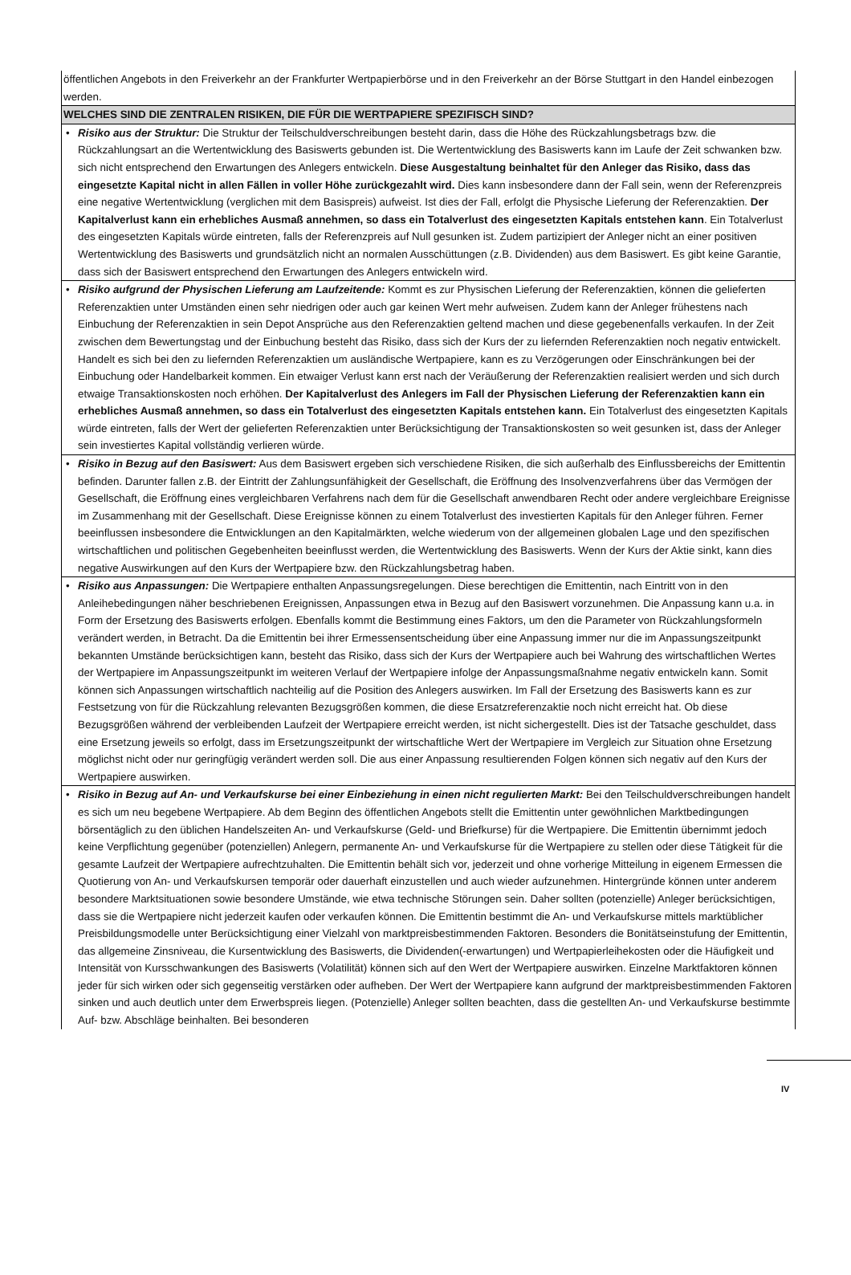öffentlichen Angebots in den Freiverkehr an der Frankfurter Wertpapierbörse und in den Freiverkehr an der Börse Stuttgart in den Handel einbezogen werden.
WELCHES SIND DIE ZENTRALEN RISIKEN, DIE FÜR DIE WERTPAPIERE SPEZIFISCH SIND?
• Risiko aus der Struktur: Die Struktur der Teilschuldverschreibungen besteht darin, dass die Höhe des Rückzahlungsbetrags bzw. die Rückzahlungsart an die Wertentwicklung des Basiswerts gebunden ist. Die Wertentwicklung des Basiswerts kann im Laufe der Zeit schwanken bzw. sich nicht entsprechend den Erwartungen des Anlegers entwickeln. Diese Ausgestaltung beinhaltet für den Anleger das Risiko, dass das eingesetzte Kapital nicht in allen Fällen in voller Höhe zurückgezahlt wird. Dies kann insbesondere dann der Fall sein, wenn der Referenzpreis eine negative Wertentwicklung (verglichen mit dem Basispreis) aufweist. Ist dies der Fall, erfolgt die Physische Lieferung der Referenzaktien. Der Kapitalverlust kann ein erhebliches Ausmaß annehmen, so dass ein Totalverlust des eingesetzten Kapitals entstehen kann. Ein Totalverlust des eingesetzten Kapitals würde eintreten, falls der Referenzpreis auf Null gesunken ist. Zudem partizipiert der Anleger nicht an einer positiven Wertentwicklung des Basiswerts und grundsätzlich nicht an normalen Ausschüttungen (z.B. Dividenden) aus dem Basiswert. Es gibt keine Garantie, dass sich der Basiswert entsprechend den Erwartungen des Anlegers entwickeln wird.
• Risiko aufgrund der Physischen Lieferung am Laufzeitende: Kommt es zur Physischen Lieferung der Referenzaktien, können die gelieferten Referenzaktien unter Umständen einen sehr niedrigen oder auch gar keinen Wert mehr aufweisen. Zudem kann der Anleger frühestens nach Einbuchung der Referenzaktien in sein Depot Ansprüche aus den Referenzaktien geltend machen und diese gegebenenfalls verkaufen. In der Zeit zwischen dem Bewertungstag und der Einbuchung besteht das Risiko, dass sich der Kurs der zu liefernden Referenzaktien noch negativ entwickelt. Handelt es sich bei den zu liefernden Referenzaktien um ausländische Wertpapiere, kann es zu Verzögerungen oder Einschränkungen bei der Einbuchung oder Handelbarkeit kommen. Ein etwaiger Verlust kann erst nach der Veräußerung der Referenzaktien realisiert werden und sich durch etwaige Transaktionskosten noch erhöhen. Der Kapitalverlust des Anlegers im Fall der Physischen Lieferung der Referenzaktien kann ein erhebliches Ausmaß annehmen, so dass ein Totalverlust des eingesetzten Kapitals entstehen kann. Ein Totalverlust des eingesetzten Kapitals würde eintreten, falls der Wert der gelieferten Referenzaktien unter Berücksichtigung der Transaktionskosten so weit gesunken ist, dass der Anleger sein investiertes Kapital vollständig verlieren würde.
• Risiko in Bezug auf den Basiswert: Aus dem Basiswert ergeben sich verschiedene Risiken, die sich außerhalb des Einflussbereichs der Emittentin befinden. Darunter fallen z.B. der Eintritt der Zahlungsunfähigkeit der Gesellschaft, die Eröffnung des Insolvenzverfahrens über das Vermögen der Gesellschaft, die Eröffnung eines vergleichbaren Verfahrens nach dem für die Gesellschaft anwendbaren Recht oder andere vergleichbare Ereignisse im Zusammenhang mit der Gesellschaft. Diese Ereignisse können zu einem Totalverlust des investierten Kapitals für den Anleger führen. Ferner beeinflussen insbesondere die Entwicklungen an den Kapitalmärkten, welche wiederum von der allgemeinen globalen Lage und den spezifischen wirtschaftlichen und politischen Gegebenheiten beeinflusst werden, die Wertentwicklung des Basiswerts. Wenn der Kurs der Aktie sinkt, kann dies negative Auswirkungen auf den Kurs der Wertpapiere bzw. den Rückzahlungsbetrag haben.
• Risiko aus Anpassungen: Die Wertpapiere enthalten Anpassungsregelungen. Diese berechtigen die Emittentin, nach Eintritt von in den Anleihebedingungen näher beschriebenen Ereignissen, Anpassungen etwa in Bezug auf den Basiswert vorzunehmen. Die Anpassung kann u.a. in Form der Ersetzung des Basiswerts erfolgen. Ebenfalls kommt die Bestimmung eines Faktors, um den die Parameter von Rückzahlungsformeln verändert werden, in Betracht. Da die Emittentin bei ihrer Ermessensentscheidung über eine Anpassung immer nur die im Anpassungszeitpunkt bekannten Umstände berücksichtigen kann, besteht das Risiko, dass sich der Kurs der Wertpapiere auch bei Wahrung des wirtschaftlichen Wertes der Wertpapiere im Anpassungszeitpunkt im weiteren Verlauf der Wertpapiere infolge der Anpassungsmaßnahme negativ entwickeln kann. Somit können sich Anpassungen wirtschaftlich nachteilig auf die Position des Anlegers auswirken. Im Fall der Ersetzung des Basiswerts kann es zur Festsetzung von für die Rückzahlung relevanten Bezugsgrößen kommen, die diese Ersatzreferenzaktie noch nicht erreicht hat. Ob diese Bezugsgrößen während der verbleibenden Laufzeit der Wertpapiere erreicht werden, ist nicht sichergestellt. Dies ist der Tatsache geschuldet, dass eine Ersetzung jeweils so erfolgt, dass im Ersetzungszeitpunkt der wirtschaftliche Wert der Wertpapiere im Vergleich zur Situation ohne Ersetzung möglichst nicht oder nur geringfügig verändert werden soll. Die aus einer Anpassung resultierenden Folgen können sich negativ auf den Kurs der Wertpapiere auswirken.
• Risiko in Bezug auf An- und Verkaufskurse bei einer Einbeziehung in einen nicht regulierten Markt: Bei den Teilschuldverschreibungen handelt es sich um neu begebene Wertpapiere. Ab dem Beginn des öffentlichen Angebots stellt die Emittentin unter gewöhnlichen Marktbedingungen börsentäglich zu den üblichen Handelszeiten An- und Verkaufskurse (Geld- und Briefkurse) für die Wertpapiere. Die Emittentin übernimmt jedoch keine Verpflichtung gegenüber (potenziellen) Anlegern, permanente An- und Verkaufskurse für die Wertpapiere zu stellen oder diese Tätigkeit für die gesamte Laufzeit der Wertpapiere aufrechtzuhalten. Die Emittentin behält sich vor, jederzeit und ohne vorherige Mitteilung in eigenem Ermessen die Quotierung von An- und Verkaufskursen temporär oder dauerhaft einzustellen und auch wieder aufzunehmen. Hintergründe können unter anderem besondere Marktsituationen sowie besondere Umstände, wie etwa technische Störungen sein. Daher sollten (potenzielle) Anleger berücksichtigen, dass sie die Wertpapiere nicht jederzeit kaufen oder verkaufen können. Die Emittentin bestimmt die An- und Verkaufskurse mittels marktüblicher Preisbildungsmodelle unter Berücksichtigung einer Vielzahl von marktpreisbestimmenden Faktoren. Besonders die Bonitätseinstufung der Emittentin, das allgemeine Zinsniveau, die Kursentwicklung des Basiswerts, die Dividenden(-erwartungen) und Wertpapierleihekosten oder die Häufigkeit und Intensität von Kursschwankungen des Basiswerts (Volatilität) können sich auf den Wert der Wertpapiere auswirken. Einzelne Marktfaktoren können jeder für sich wirken oder sich gegenseitig verstärken oder aufheben. Der Wert der Wertpapiere kann aufgrund der marktpreisbestimmenden Faktoren sinken und auch deutlich unter dem Erwerbspreis liegen. (Potenzielle) Anleger sollten beachten, dass die gestellten An- und Verkaufskurse bestimmte Auf- bzw. Abschläge beinhalten. Bei besonderen
IV